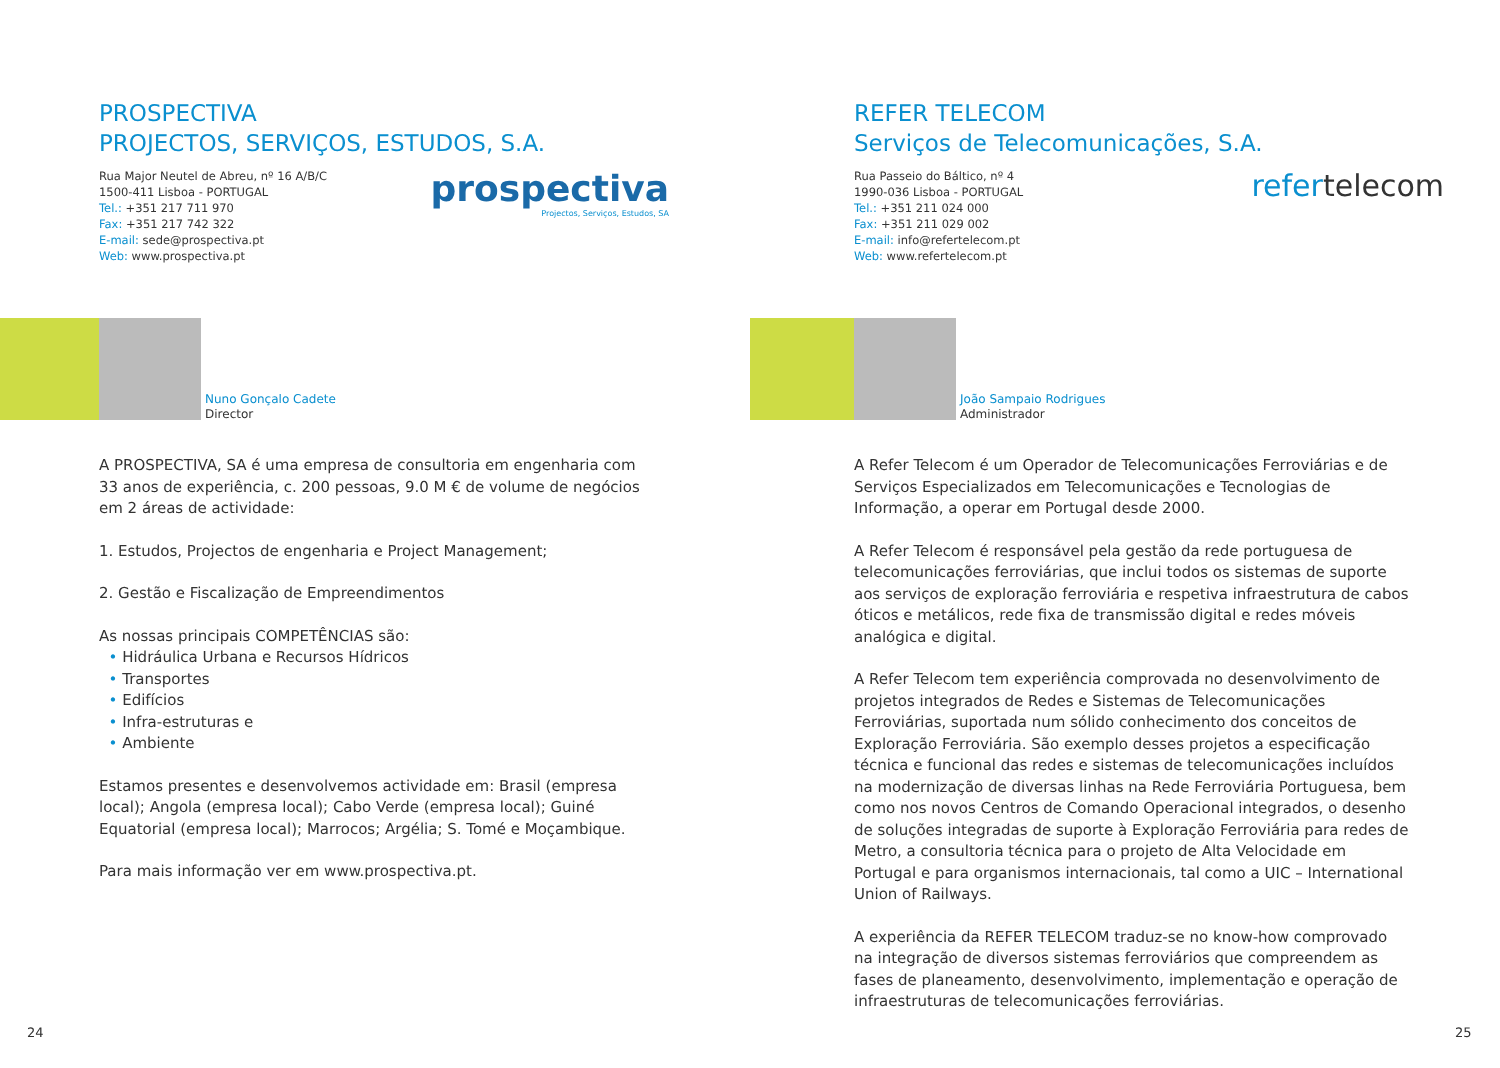PROSPECTIVA
PROJECTOS, SERVIÇOS, ESTUDOS, S.A.
Rua Major Neutel de Abreu, nº 16 A/B/C
1500-411 Lisboa - PORTUGAL
Tel.: +351 217 711 970
Fax: +351 217 742 322
E-mail: sede@prospectiva.pt
Web: www.prospectiva.pt
prospectiva
Projectos, Serviços, Estudos, SA
Nuno Gonçalo Cadete
Director
A PROSPECTIVA, SA é uma empresa de consultoria em engenharia com 33 anos de experiência, c. 200 pessoas, 9.0 M € de volume de negócios em 2 áreas de actividade:
1. Estudos, Projectos de engenharia e Project Management;
2. Gestão e Fiscalização de Empreendimentos
As nossas principais COMPETÊNCIAS são:
• Hidráulica Urbana e Recursos Hídricos
• Transportes
• Edifícios
• Infra-estruturas e
• Ambiente
Estamos presentes e desenvolvemos actividade em: Brasil (empresa local); Angola (empresa local); Cabo Verde (empresa local); Guiné Equatorial (empresa local); Marrocos; Argélia; S. Tomé e Moçambique.
Para mais informação ver em www.prospectiva.pt.
24
REFER TELECOM
Serviços de Telecomunicações, S.A.
Rua Passeio do Báltico, nº 4
1990-036 Lisboa - PORTUGAL
Tel.: +351 211 024 000
Fax: +351 211 029 002
E-mail: info@refertelecom.pt
Web: www.refertelecom.pt
refertelecom
João Sampaio Rodrigues
Administrador
A Refer Telecom é um Operador de Telecomunicações Ferroviárias e de Serviços Especializados em Telecomunicações e Tecnologias de Informação, a operar em Portugal desde 2000.
A Refer Telecom é responsável pela gestão da rede portuguesa de telecomunicações ferroviárias, que inclui todos os sistemas de suporte aos serviços de exploração ferroviária e respetiva infraestrutura de cabos óticos e metálicos, rede fixa de transmissão digital e redes móveis analógica e digital.
A Refer Telecom tem experiência comprovada no desenvolvimento de projetos integrados de Redes e Sistemas de Telecomunicações Ferroviárias, suportada num sólido conhecimento dos conceitos de Exploração Ferroviária. São exemplo desses projetos a especificação técnica e funcional das redes e sistemas de telecomunicações incluídos na modernização de diversas linhas na Rede Ferroviária Portuguesa, bem como nos novos Centros de Comando Operacional integrados, o desenho de soluções integradas de suporte à Exploração Ferroviária para redes de Metro, a consultoria técnica para o projeto de Alta Velocidade em Portugal e para organismos internacionais, tal como a UIC – International Union of Railways.
A experiência da REFER TELECOM traduz-se no know-how comprovado na integração de diversos sistemas ferroviários que compreendem as fases de planeamento, desenvolvimento, implementação e operação de infraestruturas de telecomunicações ferroviárias.
25